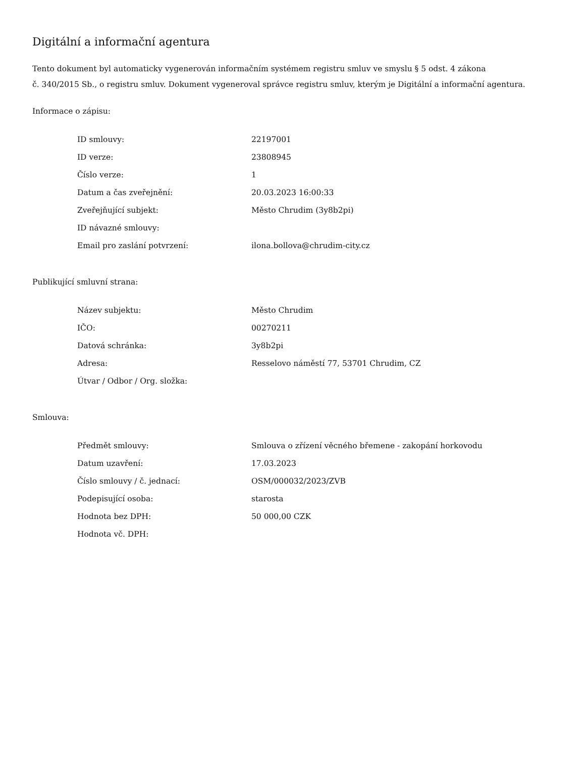Digitální a informační agentura
Tento dokument byl automaticky vygenerován informačním systémem registru smluv ve smyslu § 5 odst. 4 zákona
č. 340/2015 Sb., o registru smluv. Dokument vygeneroval správce registru smluv, kterým je Digitální a informační agentura.
Informace o zápisu:
| ID smlouvy: | 22197001 |
| ID verze: | 23808945 |
| Číslo verze: | 1 |
| Datum a čas zveřejnění: | 20.03.2023 16:00:33 |
| Zveřejňující subjekt: | Město Chrudim (3y8b2pi) |
| ID návazné smlouvy: | |
| Email pro zaslání potvrzení: | ilona.bollova@chrudim-city.cz |
Publikující smluvní strana:
| Název subjektu: | Město Chrudim |
| IČO: | 00270211 |
| Datová schránka: | 3y8b2pi |
| Adresa: | Resselovo náměstí 77, 53701 Chrudim, CZ |
| Útvar / Odbor / Org. složka: | |
Smlouva:
| Předmět smlouvy: | Smlouva o zřízení věcného břemene - zakopání horkovodu |
| Datum uzavření: | 17.03.2023 |
| Číslo smlouvy / č. jednací: | OSM/000032/2023/ZVB |
| Podepisující osoba: | starosta |
| Hodnota bez DPH: | 50 000,00 CZK |
| Hodnota vč. DPH: | |